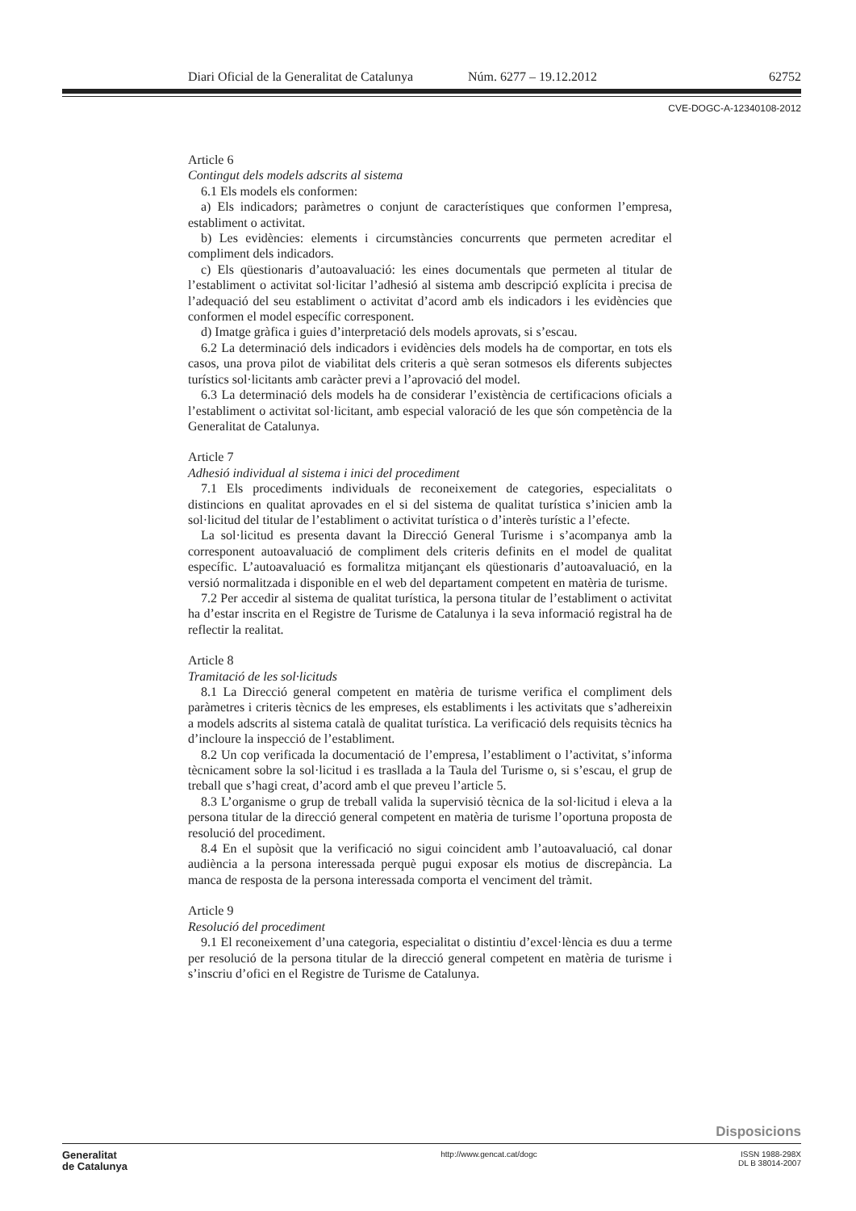Diari Oficial de la Generalitat de Catalunya Núm. 6277 – 19.12.2012 62752
CVE-DOGC-A-12340108-2012
Article 6
Contingut dels models adscrits al sistema
6.1 Els models els conformen:
a) Els indicadors; paràmetres o conjunt de característiques que conformen l’empresa, establiment o activitat.
b) Les evidències: elements i circumstàncies concurrents que permeten acreditar el compliment dels indicadors.
c) Els qüestionaris d’autoavaluació: les eines documentals que permeten al titular de l’establiment o activitat sol·licitar l’adhesió al sistema amb descripció explícita i precisa de l’adequació del seu establiment o activitat d’acord amb els indicadors i les evidències que conformen el model específic corresponent.
d) Imatge gràfica i guies d’interpretació dels models aprovats, si s’escau.
6.2 La determinació dels indicadors i evidències dels models ha de comportar, en tots els casos, una prova pilot de viabilitat dels criteris a què seran sotmesos els diferents subjectes turístics sol·licitants amb caràcter previ a l’aprovació del model.
6.3 La determinació dels models ha de considerar l’existència de certificacions oficials a l’establiment o activitat sol·licitant, amb especial valoració de les que són competència de la Generalitat de Catalunya.
Article 7
Adhesió individual al sistema i inici del procediment
7.1 Els procediments individuals de reconeixement de categories, especialitats o distincions en qualitat aprovades en el si del sistema de qualitat turística s’inicien amb la sol·licitud del titular de l’establiment o activitat turística o d’interès turístic a l’efecte.
La sol·licitud es presenta davant la Direcció General Turisme i s’acompanya amb la corresponent autoavaluació de compliment dels criteris definits en el model de qualitat específic. L’autoavaluació es formalitza mitjançant els qüestionaris d’autoavaluació, en la versió normalitzada i disponible en el web del departament competent en matèria de turisme.
7.2 Per accedir al sistema de qualitat turística, la persona titular de l’establiment o activitat ha d’estar inscrita en el Registre de Turisme de Catalunya i la seva informació registral ha de reflectir la realitat.
Article 8
Tramitació de les sol·licituds
8.1 La Direcció general competent en matèria de turisme verifica el compliment dels paràmetres i criteris tècnics de les empreses, els establiments i les activitats que s’adhereixin a models adscrits al sistema català de qualitat turística. La verificació dels requisits tècnics ha d’incloure la inspecció de l’establiment.
8.2 Un cop verificada la documentació de l’empresa, l’establiment o l’activitat, s’informa tècnicament sobre la sol·licitud i es trasllada a la Taula del Turisme o, si s’escau, el grup de treball que s’hagi creat, d’acord amb el que preveu l’article 5.
8.3 L’organisme o grup de treball valida la supervisió tècnica de la sol·licitud i eleva a la persona titular de la direcció general competent en matèria de turisme l’oportuna proposta de resolució del procediment.
8.4 En el supòsit que la verificació no sigui coincident amb l’autoavaluació, cal donar audiència a la persona interessada perquè pugui exposar els motius de discrepància. La manca de resposta de la persona interessada comporta el venciment del tràmit.
Article 9
Resolució del procediment
9.1 El reconeixement d’una categoria, especialitat o distintiu d’excel·lència es duu a terme per resolució de la persona titular de la direcció general competent en matèria de turisme i s’inscriu d’ofici en el Registre de Turisme de Catalunya.
Disposicions
Generalitat
de Catalunya
http://www.gencat.cat/dogc ISSN 1988-298X
DL B 38014-2007